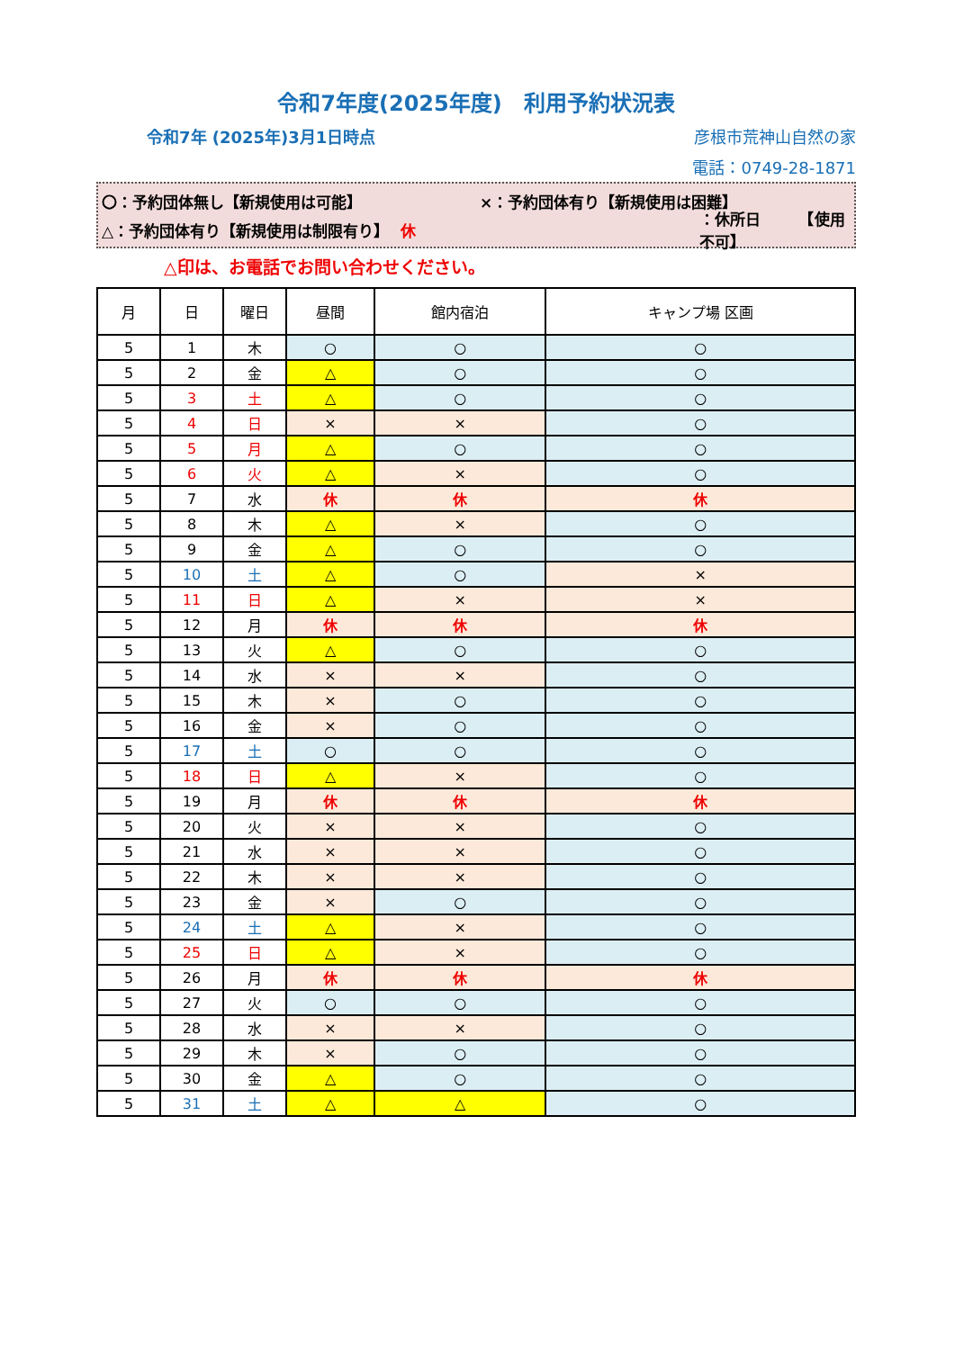令和7年度(2025年度)　利用予約状況表
令和7年 (2025年)3月1日時点 彦根市荒神山自然の家
電話：0749-28-1871
〇：予約団体無し【新規使用は可能】 ×：予約団体有り【新規使用は困難】
△：予約団体有り【新規使用は制限有り】 休 ：休所日　　　【使用不可】
△印は、お電話でお問い合わせください。
| 月 | 日 | 曜日 | 昼間 | 館内宿泊 | キャンプ場 区画 |
| --- | --- | --- | --- | --- | --- |
| 5 | 1 | 木 | ○ | ○ | ○ |
| 5 | 2 | 金 | △ | ○ | ○ |
| 5 | 3 | 土 | △ | ○ | ○ |
| 5 | 4 | 日 | × | × | ○ |
| 5 | 5 | 月 | △ | ○ | ○ |
| 5 | 6 | 火 | △ | × | ○ |
| 5 | 7 | 水 | 休 | 休 | 休 |
| 5 | 8 | 木 | △ | × | ○ |
| 5 | 9 | 金 | △ | ○ | ○ |
| 5 | 10 | 土 | △ | ○ | × |
| 5 | 11 | 日 | △ | × | × |
| 5 | 12 | 月 | 休 | 休 | 休 |
| 5 | 13 | 火 | △ | ○ | ○ |
| 5 | 14 | 水 | × | × | ○ |
| 5 | 15 | 木 | × | ○ | ○ |
| 5 | 16 | 金 | × | ○ | ○ |
| 5 | 17 | 土 | ○ | ○ | ○ |
| 5 | 18 | 日 | △ | × | ○ |
| 5 | 19 | 月 | 休 | 休 | 休 |
| 5 | 20 | 火 | × | × | ○ |
| 5 | 21 | 水 | × | × | ○ |
| 5 | 22 | 木 | × | × | ○ |
| 5 | 23 | 金 | × | ○ | ○ |
| 5 | 24 | 土 | △ | × | ○ |
| 5 | 25 | 日 | △ | × | ○ |
| 5 | 26 | 月 | 休 | 休 | 休 |
| 5 | 27 | 火 | ○ | ○ | ○ |
| 5 | 28 | 水 | × | × | ○ |
| 5 | 29 | 木 | × | ○ | ○ |
| 5 | 30 | 金 | △ | ○ | ○ |
| 5 | 31 | 土 | △ | △ | ○ |